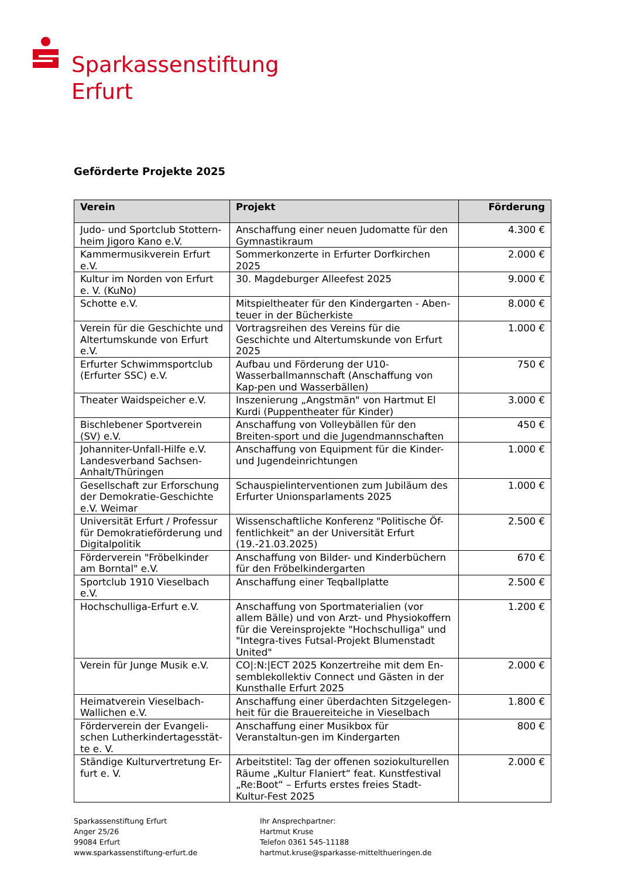Sparkassenstiftung
Erfurt
Geförderte Projekte 2025
| Verein | Projekt | Förderung |
| --- | --- | --- |
| Judo- und Sportclub Stottern-heim Jigoro Kano e.V. | Anschaffung einer neuen Judomatte für den Gymnastikraum | 4.300 € |
| Kammermusikverein Erfurt e.V. | Sommerkonzerte in Erfurter Dorfkirchen 2025 | 2.000 € |
| Kultur im Norden von Erfurt e. V. (KuNo) | 30. Magdeburger Alleefest 2025 | 9.000 € |
| Schotte e.V. | Mitspieltheater für den Kindergarten - Aben-teuer in der Bücherkiste | 8.000 € |
| Verein für die Geschichte und Altertumskunde von Erfurt e.V. | Vortragsreihen des Vereins für die Geschichte und Altertumskunde von Erfurt 2025 | 1.000 € |
| Erfurter Schwimmsportclub (Erfurter SSC) e.V. | Aufbau und Förderung der U10-Wasserballmannschaft (Anschaffung von Kap-pen und Wasserbällen) | 750 € |
| Theater Waidspeicher e.V. | Inszenierung „Angstmän" von Hartmut El Kurdi (Puppentheater für Kinder) | 3.000 € |
| Bischlebener Sportverein (SV) e.V. | Anschaffung von Volleybällen für den Breiten-sport und die Jugendmannschaften | 450 € |
| Johanniter-Unfall-Hilfe e.V. Landesverband Sachsen-Anhalt/Thüringen | Anschaffung von Equipment für die Kinder- und Jugendeinrichtungen | 1.000 € |
| Gesellschaft zur Erforschung der Demokratie-Geschichte e.V. Weimar | Schauspielinterventionen zum Jubiläum des Erfurter Unionsparlaments 2025 | 1.000 € |
| Universität Erfurt / Professur für Demokratieförderung und Digitalpolitik | Wissenschaftliche Konferenz "Politische Öf-fentlichkeit" an der Universität Erfurt (19.-21.03.2025) | 2.500 € |
| Förderverein "Fröbelkinder am Borntal" e.V. | Anschaffung von Bilder- und Kinderbüchern für den Fröbelkindergarten | 670 € |
| Sportclub 1910 Vieselbach e.V. | Anschaffung einer Teqballplatte | 2.500 € |
| Hochschulliga-Erfurt e.V. | Anschaffung von Sportmaterialien (vor allem Bälle) und von Arzt- und Physiokoffern für die Vereinsprojekte "Hochschulliga" und "Integra-tives Futsal-Projekt Blumenstadt United" | 1.200 € |
| Verein für Junge Musik e.V. | CO/:N:/ECT 2025 Konzertreihe mit dem En-semblekollektiv Connect und Gästen in der Kunsthalle Erfurt 2025 | 2.000 € |
| Heimatverein Vieselbach-Wallichen e.V. | Anschaffung einer überdachten Sitzgelegen-heit für die Brauereiteiche in Vieselbach | 1.800 € |
| Förderverein der Evangeli-schen Lutherkindertagesstät-te e. V. | Anschaffung einer Musikbox für Veranstaltun-gen im Kindergarten | 800 € |
| Ständige Kulturvertretung Er-furt e. V. | Arbeitstitel: Tag der offenen soziokulturellen Räume „Kultur Flaniert“ feat. Kunstfestival „Re:Boot“ – Erfurts erstes freies Stadt-Kultur-Fest 2025 | 2.000 € |
Sparkassenstiftung Erfurt
Anger 25/26
99084 Erfurt
www.sparkassenstiftung-erfurt.de
Ihr Ansprechpartner:
Hartmut Kruse
Telefon 0361 545-11188
hartmut.kruse@sparkasse-mittelthueringen.de